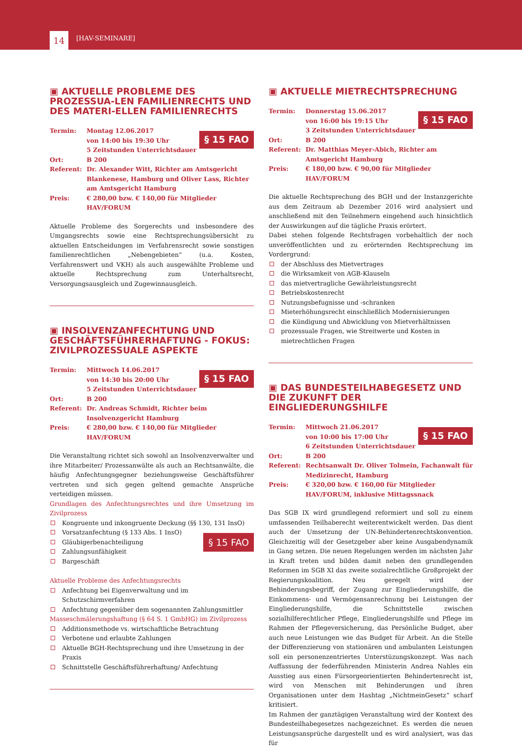14 [HAV-SEMINARE]
▣ AKTUELLE PROBLEME DES PROZESSUA-LEN FAMILIENRECHTS UND DES MATERI-ELLEN FAMILIENRECHTS
§ 15 FAO
Termin: Montag 12.06.2017
von 14:00 bis 19:30 Uhr
5 Zeitstunden Unterrichtsdauer
Ort: B 200
Referent: Dr. Alexander Witt, Richter am Amtsgericht Blankenese, Hamburg und Oliver Lass, Richter am Amtsgericht Hamburg
Preis: € 280,00 bzw. € 140,00 für Mitglieder HAV/FORUM
Aktuelle Probleme des Sorgerechts und insbesondere des Umgangsrechts sowie eine Rechtsprechungsübersicht zu aktuellen Entscheidungen im Verfahrensrecht sowie sonstigen familienrechtlichen „Nebengebieten“ (u.a. Kosten, Verfahrenswert und VKH) als auch ausgewählte Probleme und aktuelle Rechtsprechung zum Unterhaltsrecht, Versorgungsausgleich und Zugewinnausgleich.
▣ INSOLVENZANFECHTUNG UND GESCHÄFTSFÜHRERHAFTUNG - FOKUS: ZIVILPROZESSUALE ASPEKTE
§ 15 FAO
Termin: Mittwoch 14.06.2017
von 14:30 bis 20:00 Uhr
5 Zeitstunden Unterrichtsdauer
Ort: B 200
Referent: Dr. Andreas Schmidt, Richter beim Insolvenzgericht Hamburg
Preis: € 280,00 bzw. € 140,00 für Mitglieder HAV/FORUM
Die Veranstaltung richtet sich sowohl an Insolvenzverwalter und ihre Mitarbeiter/ Prozessanwälte als auch an Rechtsanwälte, die häufig Anfechtungsgegner beziehungsweise Geschäftsführer vertreten und sich gegen geltend gemachte Ansprüche verteidigen müssen.
Grundlagen des Anfechtungsrechtes und ihre Umsetzung im Zivilprozess
§ 15 FAO
Kongruente und inkongruente Deckung (§§ 130, 131 InsO)
Vorsatzanfechtung (§ 133 Abs. 1 InsO)
Gläubigerbenachteiligung
Zahlungsunfähigkeit
Bargeschäft
Aktuelle Probleme des Anfechtungsrechts
Anfechtung bei Eigenverwaltung und im Schutzschirmverfahren
Anfechtung gegenüber dem sogenannten Zahlungsmittler
Masseschmälerungshaftung (§ 64 S. 1 GmbHG) im Zivilprozess
Additionsmethode vs. wirtschaftliche Betrachtung
Verbotene und erlaubte Zahlungen
Aktuelle BGH-Rechtsprechung und ihre Umsetzung in der Praxis
Schnittstelle Geschäftsführerhaftung/ Anfechtung
▣ AKTUELLE MIETRECHTSPRECHUNG
§ 15 FAO
Termin: Donnerstag 15.06.2017
von 16:00 bis 19:15 Uhr
3 Zeitstunden Unterrichtsdauer
Ort: B 200
Referent: Dr. Matthias Meyer-Abich, Richter am Amtsgericht Hamburg
Preis: € 180,00 bzw. € 90,00 für Mitglieder HAV/FORUM
Die aktuelle Rechtsprechung des BGH und der Instanzgerichte aus dem Zeitraum ab Dezember 2016 wird analysiert und anschließend mit den Teilnehmern eingehend auch hinsichtlich der Auswirkungen auf die tägliche Praxis erörtert.
Dabei stehen folgende Rechtsfragen vorbehaltlich der noch unveröffentlichten und zu erörternden Rechtsprechung im Vordergrund:
der Abschluss des Mietvertrages
die Wirksamkeit von AGB-Klauseln
das mietvertragliche Gewährleistungsrecht
Betriebskostenrecht
Nutzungsbefugnisse und -schranken
Mieterhöhungsrecht einschließlich Modernisierungen
die Kündigung und Abwicklung von Mietverhältnissen
prozessuale Fragen, wie Streitwerte und Kosten in mietrechtlichen Fragen
▣ DAS BUNDESTEILHABEGESETZ UND DIE ZUKUNFT DER EINGLIEDERUNGSHILFE
§ 15 FAO
Termin: Mittwoch 21.06.2017
von 10:00 bis 17:00 Uhr
6 Zeitstunden Unterrichtsdauer
Ort: B 200
Referent: Rechtsanwalt Dr. Oliver Tolmein, Fachanwalt für Medizinrecht, Hamburg
Preis: € 320,00 bzw. € 160,00 für Mitglieder HAV/FORUM, inklusive Mittagssnack
Das SGB IX wird grundlegend reformiert und soll zu einem umfassenden Teilhaberecht weiterentwickelt werden. Das dient auch der Umsetzung der UN-Behindertenrechtskonvention. Gleichzeitig will der Gesetzgeber aber keine Ausgabendynamik in Gang setzen. Die neuen Regelungen werden im nächsten Jahr in Kraft treten und bilden damit neben den grundlegenden Reformen im SGB XI das zweite sozialrechtliche Großprojekt der Regierungskoalition. Neu geregelt wird der Behinderungsbegriff, der Zugang zur Eingliederungshilfe, die Einkommens- und Vermögensanrechnung bei Leistungen der Eingliederungshilfe, die Schnittstelle zwischen sozialhilferechtlicher Pflege, Eingliederungshilfe und Pflege im Rahmen der Pflegeversicherung, das Persönliche Budget, aber auch neue Leistungen wie das Budget für Arbeit. An die Stelle der Differenzierung von stationären und ambulanten Leistungen soll ein personenzentriertes Unterstüzungskonzept. Was nach Auffassung der federführenden Ministerin Andrea Nahles ein Ausstieg aus einen Fürsorgeorientierten Behindertenrecht ist, wird von Menschen mit Behinderungen und ihren Organisationen unter dem Hashtag „NichtmeinGesetz“ scharf kritisiert.
Im Rahmen der ganztägigen Veranstaltung wird der Kontext des Bundesteilhabegesetzes nachgezeichnet. Es werden die neuen Leistungsansprüche dargestellt und es wird analysiert, was das für